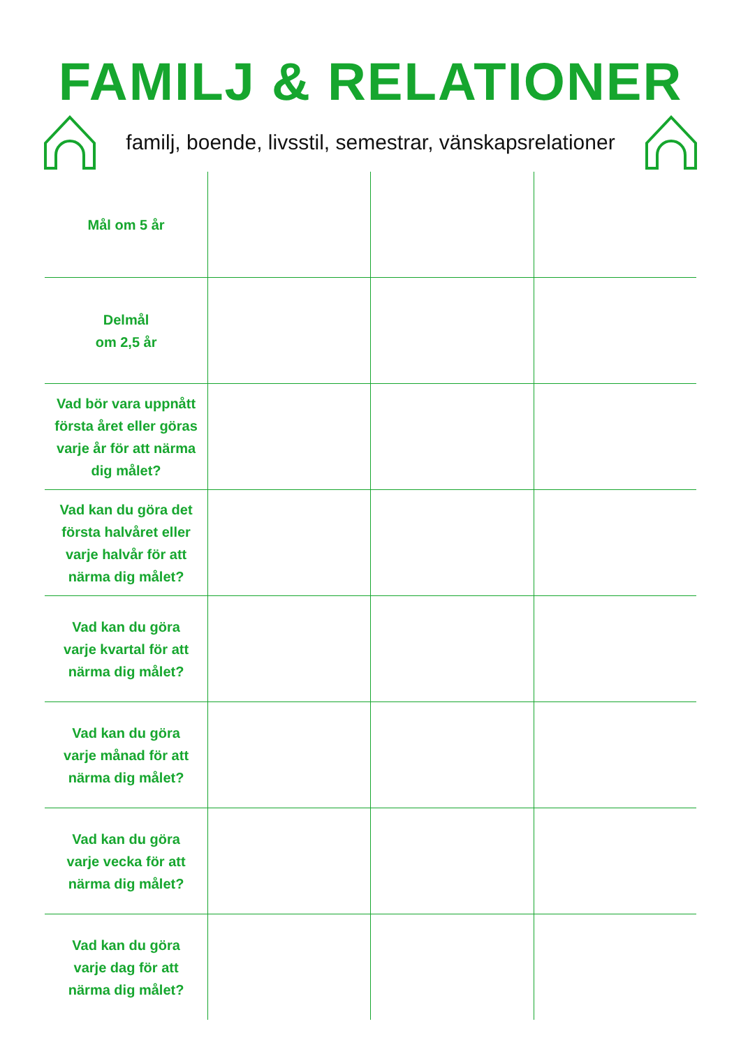FAMILJ & RELATIONER
familj, boende, livsstil, semestrar, vänskapsrelationer
| Mål om 5 år | | | |
| Delmål om 2,5 år | | | |
| Vad bör vara uppnått första året eller göras varje år för att närma dig målet? | | | |
| Vad kan du göra det första halvåret eller varje halvår för att närma dig målet? | | | |
| Vad kan du göra varje kvartal för att närma dig målet? | | | |
| Vad kan du göra varje månad för att närma dig målet? | | | |
| Vad kan du göra varje vecka för att närma dig målet? | | | |
| Vad kan du göra varje dag för att närma dig målet? | | | |